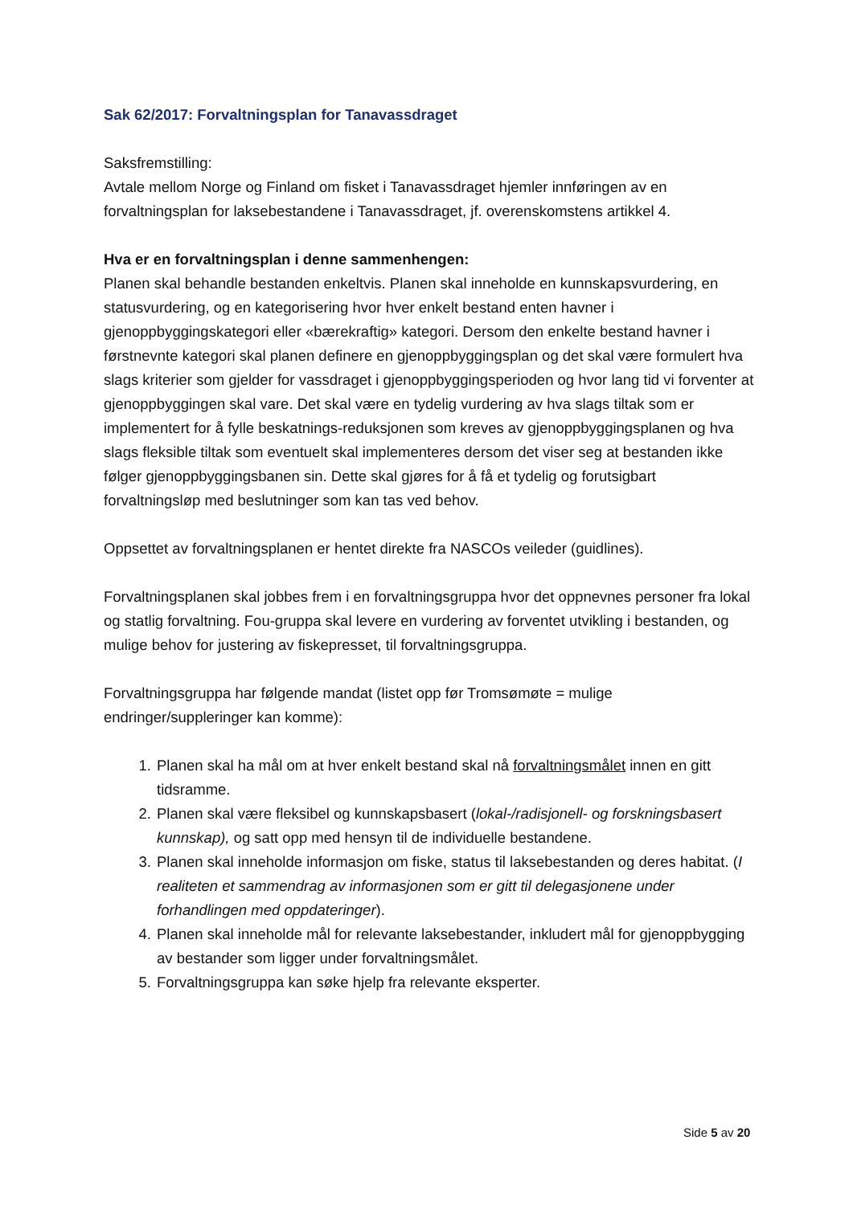Sak 62/2017: Forvaltningsplan for Tanavassdraget
Saksfremstilling:
Avtale mellom Norge og Finland om fisket i Tanavassdraget hjemler innføringen av en forvaltningsplan for laksebestandene i Tanavassdraget, jf. overenskomstens artikkel 4.
Hva er en forvaltningsplan i denne sammenhengen:
Planen skal behandle bestanden enkeltvis. Planen skal inneholde en kunnskapsvurdering, en statusvurdering, og en kategorisering hvor hver enkelt bestand enten havner i gjenoppbyggingskategori eller «bærekraftig» kategori. Dersom den enkelte bestand havner i førstnevnte kategori skal planen definere en gjenoppbyggingsplan og det skal være formulert hva slags kriterier som gjelder for vassdraget i gjenoppbyggingsperioden og hvor lang tid vi forventer at gjenoppbyggingen skal vare. Det skal være en tydelig vurdering av hva slags tiltak som er implementert for å fylle beskatnings-reduksjonen som kreves av gjenoppbyggingsplanen og hva slags fleksible tiltak som eventuelt skal implementeres dersom det viser seg at bestanden ikke følger gjenoppbyggingsbanen sin. Dette skal gjøres for å få et tydelig og forutsigbart forvaltningsløp med beslutninger som kan tas ved behov.
Oppsettet av forvaltningsplanen er hentet direkte fra NASCOs veileder (guidlines).
Forvaltningsplanen skal jobbes frem i en forvaltningsgruppa hvor det oppnevnes personer fra lokal og statlig forvaltning. Fou-gruppa skal levere en vurdering av forventet utvikling i bestanden, og mulige behov for justering av fiskepresset, til forvaltningsgruppa.
Forvaltningsgruppa har følgende mandat (listet opp før Tromsømøte = mulige endringer/suppleringer kan komme):
1. Planen skal ha mål om at hver enkelt bestand skal nå forvaltningsmålet innen en gitt tidsramme.
2. Planen skal være fleksibel og kunnskapsbasert (lokal-/radisjonell- og forskningsbasert kunnskap), og satt opp med hensyn til de individuelle bestandene.
3. Planen skal inneholde informasjon om fiske, status til laksebestanden og deres habitat. (I realiteten et sammendrag av informasjonen som er gitt til delegasjonene under forhandlingen med oppdateringer).
4. Planen skal inneholde mål for relevante laksebestander, inkludert mål for gjenoppbygging av bestander som ligger under forvaltningsmålet.
5. Forvaltningsgruppa kan søke hjelp fra relevante eksperter.
Side 5 av 20